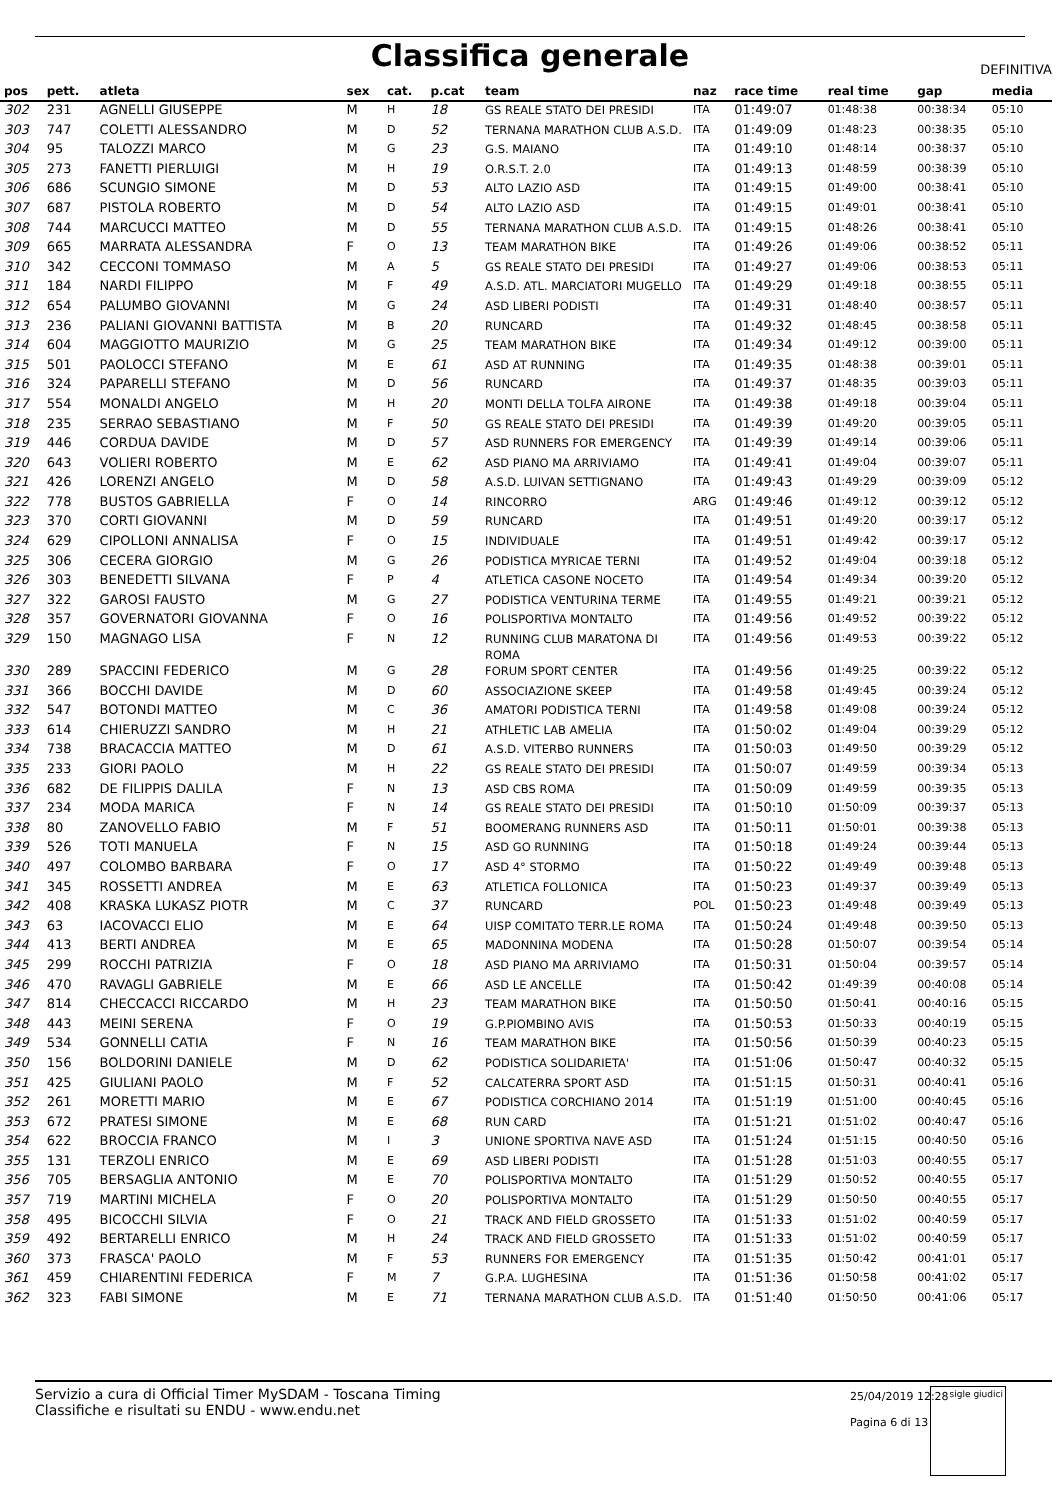Classifica generale
DEFINITIVA
| pos | pett. | atleta | sex | cat. | p.cat | team | naz | race time | real time | gap | media |
| --- | --- | --- | --- | --- | --- | --- | --- | --- | --- | --- | --- |
| 302 | 231 | AGNELLI GIUSEPPE | M | H | 18 | GS REALE STATO DEI PRESIDI | ITA | 01:49:07 | 01:48:38 | 00:38:34 | 05:10 |
| 303 | 747 | COLETTI ALESSANDRO | M | D | 52 | TERNANA MARATHON CLUB A.S.D. | ITA | 01:49:09 | 01:48:23 | 00:38:35 | 05:10 |
| 304 | 95 | TALOZZI MARCO | M | G | 23 | G.S. MAIANO | ITA | 01:49:10 | 01:48:14 | 00:38:37 | 05:10 |
| 305 | 273 | FANETTI PIERLUIGI | M | H | 19 | O.R.S.T. 2.0 | ITA | 01:49:13 | 01:48:59 | 00:38:39 | 05:10 |
| 306 | 686 | SCUNGIO SIMONE | M | D | 53 | ALTO LAZIO ASD | ITA | 01:49:15 | 01:49:00 | 00:38:41 | 05:10 |
| 307 | 687 | PISTOLA ROBERTO | M | D | 54 | ALTO LAZIO ASD | ITA | 01:49:15 | 01:49:01 | 00:38:41 | 05:10 |
| 308 | 744 | MARCUCCI MATTEO | M | D | 55 | TERNANA MARATHON CLUB A.S.D. | ITA | 01:49:15 | 01:48:26 | 00:38:41 | 05:10 |
| 309 | 665 | MARRATA ALESSANDRA | F | O | 13 | TEAM MARATHON BIKE | ITA | 01:49:26 | 01:49:06 | 00:38:52 | 05:11 |
| 310 | 342 | CECCONI TOMMASO | M | A | 5 | GS REALE STATO DEI PRESIDI | ITA | 01:49:27 | 01:49:06 | 00:38:53 | 05:11 |
| 311 | 184 | NARDI FILIPPO | M | F | 49 | A.S.D. ATL. MARCIATORI MUGELLO | ITA | 01:49:29 | 01:49:18 | 00:38:55 | 05:11 |
| 312 | 654 | PALUMBO GIOVANNI | M | G | 24 | ASD LIBERI PODISTI | ITA | 01:49:31 | 01:48:40 | 00:38:57 | 05:11 |
| 313 | 236 | PALIANI GIOVANNI BATTISTA | M | B | 20 | RUNCARD | ITA | 01:49:32 | 01:48:45 | 00:38:58 | 05:11 |
| 314 | 604 | MAGGIOTTO MAURIZIO | M | G | 25 | TEAM MARATHON BIKE | ITA | 01:49:34 | 01:49:12 | 00:39:00 | 05:11 |
| 315 | 501 | PAOLOCCI STEFANO | M | E | 61 | ASD AT RUNNING | ITA | 01:49:35 | 01:48:38 | 00:39:01 | 05:11 |
| 316 | 324 | PAPARELLI STEFANO | M | D | 56 | RUNCARD | ITA | 01:49:37 | 01:48:35 | 00:39:03 | 05:11 |
| 317 | 554 | MONALDI ANGELO | M | H | 20 | MONTI DELLA TOLFA AIRONE | ITA | 01:49:38 | 01:49:18 | 00:39:04 | 05:11 |
| 318 | 235 | SERRAO SEBASTIANO | M | F | 50 | GS REALE STATO DEI PRESIDI | ITA | 01:49:39 | 01:49:20 | 00:39:05 | 05:11 |
| 319 | 446 | CORDUA DAVIDE | M | D | 57 | ASD RUNNERS FOR EMERGENCY | ITA | 01:49:39 | 01:49:14 | 00:39:06 | 05:11 |
| 320 | 643 | VOLIERI ROBERTO | M | E | 62 | ASD PIANO MA ARRIVIAMO | ITA | 01:49:41 | 01:49:04 | 00:39:07 | 05:11 |
| 321 | 426 | LORENZI ANGELO | M | D | 58 | A.S.D. LUIVAN SETTIGNANO | ITA | 01:49:43 | 01:49:29 | 00:39:09 | 05:12 |
| 322 | 778 | BUSTOS GABRIELLA | F | O | 14 | RINCORRO | ARG | 01:49:46 | 01:49:12 | 00:39:12 | 05:12 |
| 323 | 370 | CORTI GIOVANNI | M | D | 59 | RUNCARD | ITA | 01:49:51 | 01:49:20 | 00:39:17 | 05:12 |
| 324 | 629 | CIPOLLONI ANNALISA | F | O | 15 | INDIVIDUALE | ITA | 01:49:51 | 01:49:42 | 00:39:17 | 05:12 |
| 325 | 306 | CECERA GIORGIO | M | G | 26 | PODISTICA MYRICAE TERNI | ITA | 01:49:52 | 01:49:04 | 00:39:18 | 05:12 |
| 326 | 303 | BENEDETTI SILVANA | F | P | 4 | ATLETICA CASONE NOCETO | ITA | 01:49:54 | 01:49:34 | 00:39:20 | 05:12 |
| 327 | 322 | GAROSI FAUSTO | M | G | 27 | PODISTICA VENTURINA TERME | ITA | 01:49:55 | 01:49:21 | 00:39:21 | 05:12 |
| 328 | 357 | GOVERNATORI GIOVANNA | F | O | 16 | POLISPORTIVA MONTALTO | ITA | 01:49:56 | 01:49:52 | 00:39:22 | 05:12 |
| 329 | 150 | MAGNAGO LISA | F | N | 12 | RUNNING CLUB MARATONA DI ROMA | ITA | 01:49:56 | 01:49:53 | 00:39:22 | 05:12 |
| 330 | 289 | SPACCINI FEDERICO | M | G | 28 | FORUM SPORT CENTER | ITA | 01:49:56 | 01:49:25 | 00:39:22 | 05:12 |
| 331 | 366 | BOCCHI DAVIDE | M | D | 60 | ASSOCIAZIONE SKEEP | ITA | 01:49:58 | 01:49:45 | 00:39:24 | 05:12 |
| 332 | 547 | BOTONDI MATTEO | M | C | 36 | AMATORI PODISTICA TERNI | ITA | 01:49:58 | 01:49:08 | 00:39:24 | 05:12 |
| 333 | 614 | CHIERUZZI SANDRO | M | H | 21 | ATHLETIC LAB AMELIA | ITA | 01:50:02 | 01:49:04 | 00:39:29 | 05:12 |
| 334 | 738 | BRACACCIA MATTEO | M | D | 61 | A.S.D. VITERBO RUNNERS | ITA | 01:50:03 | 01:49:50 | 00:39:29 | 05:12 |
| 335 | 233 | GIORI PAOLO | M | H | 22 | GS REALE STATO DEI PRESIDI | ITA | 01:50:07 | 01:49:59 | 00:39:34 | 05:13 |
| 336 | 682 | DE FILIPPIS DALILA | F | N | 13 | ASD CBS ROMA | ITA | 01:50:09 | 01:49:59 | 00:39:35 | 05:13 |
| 337 | 234 | MODA MARICA | F | N | 14 | GS REALE STATO DEI PRESIDI | ITA | 01:50:10 | 01:50:09 | 00:39:37 | 05:13 |
| 338 | 80 | ZANOVELLO FABIO | M | F | 51 | BOOMERANG RUNNERS ASD | ITA | 01:50:11 | 01:50:01 | 00:39:38 | 05:13 |
| 339 | 526 | TOTI MANUELA | F | N | 15 | ASD GO RUNNING | ITA | 01:50:18 | 01:49:24 | 00:39:44 | 05:13 |
| 340 | 497 | COLOMBO BARBARA | F | O | 17 | ASD 4° STORMO | ITA | 01:50:22 | 01:49:49 | 00:39:48 | 05:13 |
| 341 | 345 | ROSSETTI ANDREA | M | E | 63 | ATLETICA FOLLONICA | ITA | 01:50:23 | 01:49:37 | 00:39:49 | 05:13 |
| 342 | 408 | KRASKA LUKASZ PIOTR | M | C | 37 | RUNCARD | POL | 01:50:23 | 01:49:48 | 00:39:49 | 05:13 |
| 343 | 63 | IACOVACCI ELIO | M | E | 64 | UISP COMITATO TERR.LE ROMA | ITA | 01:50:24 | 01:49:48 | 00:39:50 | 05:13 |
| 344 | 413 | BERTI ANDREA | M | E | 65 | MADONNINA MODENA | ITA | 01:50:28 | 01:50:07 | 00:39:54 | 05:14 |
| 345 | 299 | ROCCHI PATRIZIA | F | O | 18 | ASD PIANO MA ARRIVIAMO | ITA | 01:50:31 | 01:50:04 | 00:39:57 | 05:14 |
| 346 | 470 | RAVAGLI GABRIELE | M | E | 66 | ASD LE ANCELLE | ITA | 01:50:42 | 01:49:39 | 00:40:08 | 05:14 |
| 347 | 814 | CHECCACCI RICCARDO | M | H | 23 | TEAM MARATHON BIKE | ITA | 01:50:50 | 01:50:41 | 00:40:16 | 05:15 |
| 348 | 443 | MEINI SERENA | F | O | 19 | G.P.PIOMBINO AVIS | ITA | 01:50:53 | 01:50:33 | 00:40:19 | 05:15 |
| 349 | 534 | GONNELLI CATIA | F | N | 16 | TEAM MARATHON BIKE | ITA | 01:50:56 | 01:50:39 | 00:40:23 | 05:15 |
| 350 | 156 | BOLDORINI DANIELE | M | D | 62 | PODISTICA SOLIDARIETA' | ITA | 01:51:06 | 01:50:47 | 00:40:32 | 05:15 |
| 351 | 425 | GIULIANI PAOLO | M | F | 52 | CALCATERRA SPORT ASD | ITA | 01:51:15 | 01:50:31 | 00:40:41 | 05:16 |
| 352 | 261 | MORETTI MARIO | M | E | 67 | PODISTICA CORCHIANO 2014 | ITA | 01:51:19 | 01:51:00 | 00:40:45 | 05:16 |
| 353 | 672 | PRATESI SIMONE | M | E | 68 | RUN CARD | ITA | 01:51:21 | 01:51:02 | 00:40:47 | 05:16 |
| 354 | 622 | BROCCIA FRANCO | M | I | 3 | UNIONE SPORTIVA NAVE ASD | ITA | 01:51:24 | 01:51:15 | 00:40:50 | 05:16 |
| 355 | 131 | TERZOLI ENRICO | M | E | 69 | ASD LIBERI PODISTI | ITA | 01:51:28 | 01:51:03 | 00:40:55 | 05:17 |
| 356 | 705 | BERSAGLIA ANTONIO | M | E | 70 | POLISPORTIVA MONTALTO | ITA | 01:51:29 | 01:50:52 | 00:40:55 | 05:17 |
| 357 | 719 | MARTINI MICHELA | F | O | 20 | POLISPORTIVA MONTALTO | ITA | 01:51:29 | 01:50:50 | 00:40:55 | 05:17 |
| 358 | 495 | BICOCCHI SILVIA | F | O | 21 | TRACK AND FIELD GROSSETO | ITA | 01:51:33 | 01:51:02 | 00:40:59 | 05:17 |
| 359 | 492 | BERTARELLI ENRICO | M | H | 24 | TRACK AND FIELD GROSSETO | ITA | 01:51:33 | 01:51:02 | 00:40:59 | 05:17 |
| 360 | 373 | FRASCA' PAOLO | M | F | 53 | RUNNERS FOR EMERGENCY | ITA | 01:51:35 | 01:50:42 | 00:41:01 | 05:17 |
| 361 | 459 | CHIARENTINI FEDERICA | F | M | 7 | G.P.A. LUGHESINA | ITA | 01:51:36 | 01:50:58 | 00:41:02 | 05:17 |
| 362 | 323 | FABI SIMONE | M | E | 71 | TERNANA MARATHON CLUB A.S.D. | ITA | 01:51:40 | 01:50:50 | 00:41:06 | 05:17 |
Servizio a cura di Official Timer MySDAM - Toscana Timing
Classifiche e risultati su ENDU - www.endu.net
25/04/2019 12:28
Pagina 6 di 13
sigle giudici